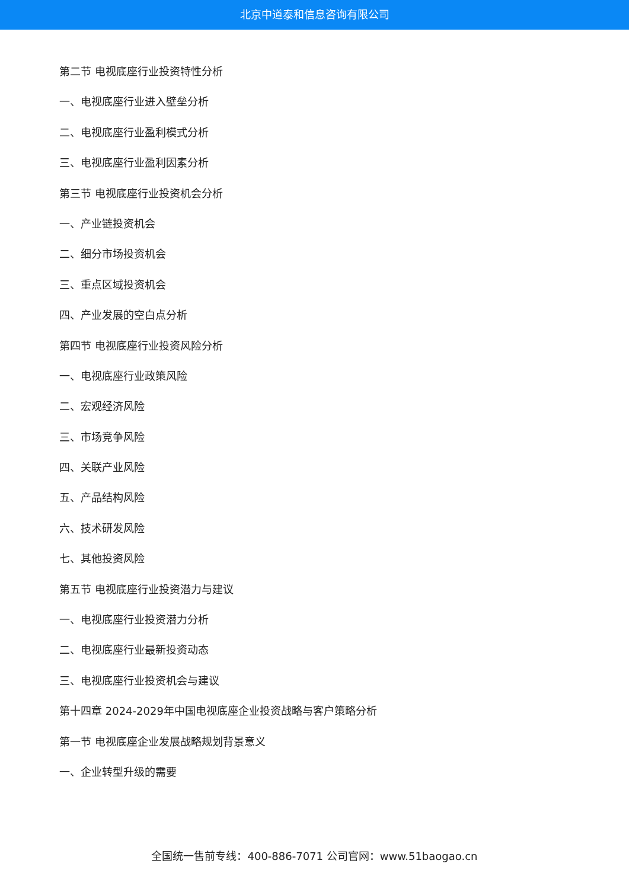北京中道泰和信息咨询有限公司
第二节 电视底座行业投资特性分析
一、电视底座行业进入壁垒分析
二、电视底座行业盈利模式分析
三、电视底座行业盈利因素分析
第三节 电视底座行业投资机会分析
一、产业链投资机会
二、细分市场投资机会
三、重点区域投资机会
四、产业发展的空白点分析
第四节 电视底座行业投资风险分析
一、电视底座行业政策风险
二、宏观经济风险
三、市场竞争风险
四、关联产业风险
五、产品结构风险
六、技术研发风险
七、其他投资风险
第五节 电视底座行业投资潜力与建议
一、电视底座行业投资潜力分析
二、电视底座行业最新投资动态
三、电视底座行业投资机会与建议
第十四章 2024-2029年中国电视底座企业投资战略与客户策略分析
第一节 电视底座企业发展战略规划背景意义
一、企业转型升级的需要
全国统一售前专线：400-886-7071 公司官网：www.51baogao.cn